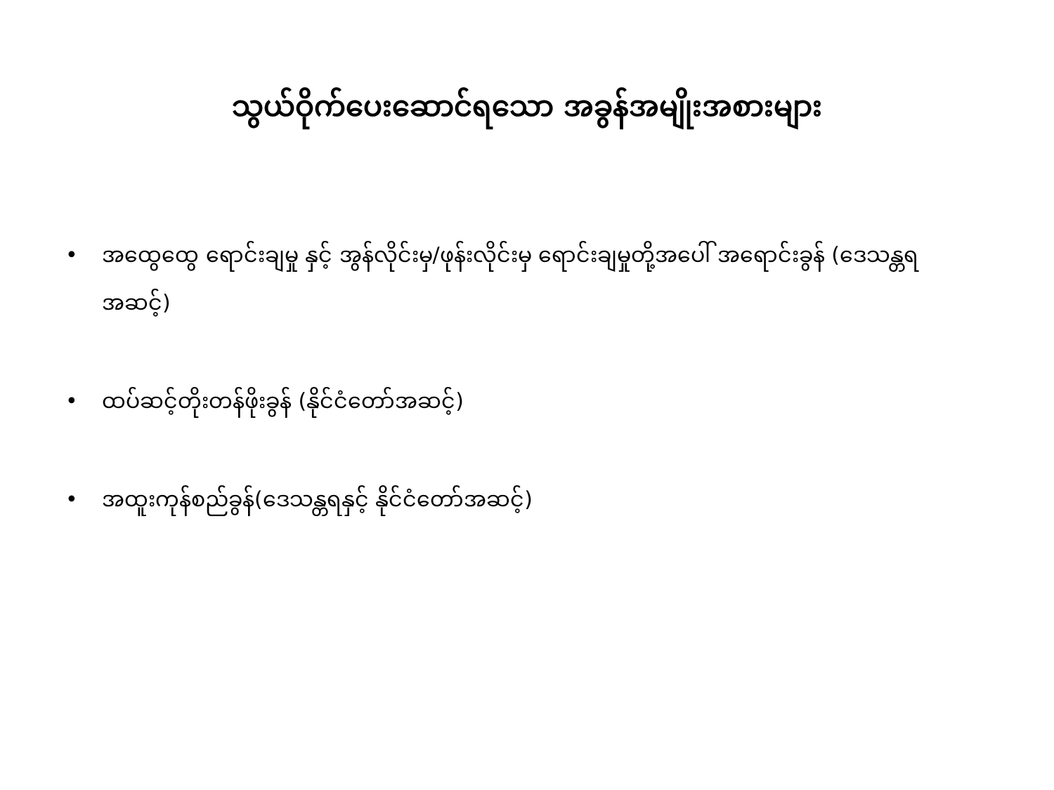သွယ်ဝိုက်ပေးဆောင်ရသော အခွန်အမျိုးအစားများ
• အထွေထွေ ရောင်းချမှု နှင့် အွန်လိုင်းမှ/ဖုန်းလိုင်းမှ ရောင်းချမှုတို့အပေါ် အရောင်းခွန် (ဒေသန္တရအဆင့်)
• ထပ်ဆင့်တိုးတန်ဖိုးခွန် (နိုင်ငံတော်အဆင့်)
• အထူးကုန်စည်ခွန်(ဒေသန္တရနှင့် နိုင်ငံတော်အဆင့်)